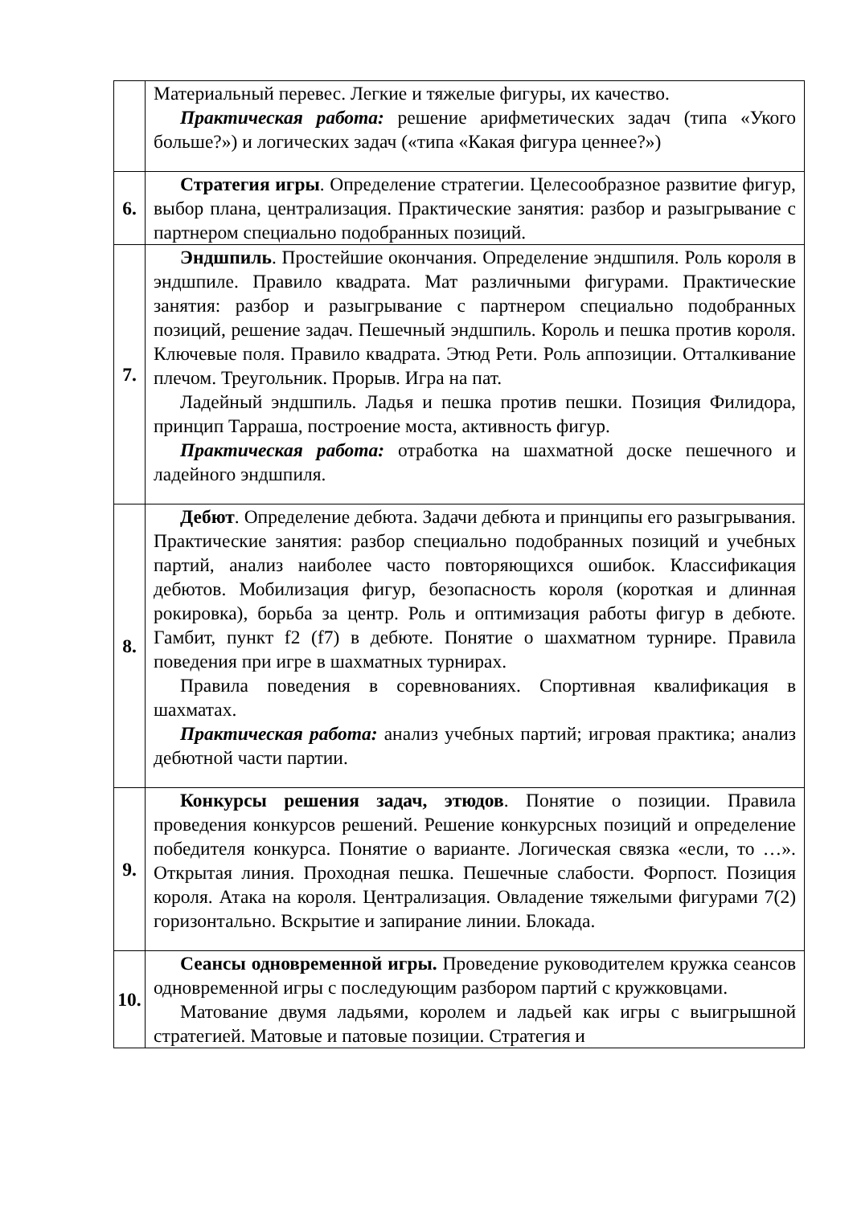| | Материальный перевес. Легкие и тяжелые фигуры, их качество. Практическая работа: решение арифметических задач (типа «Укого больше?») и логических задач («типа «Какая фигура ценнее?») |
| 6. | Стратегия игры . Определение стратегии. Целесообразное развитие фигур, выбор плана, централизация. Практические занятия: разбор и разыгрывание с партнером специально подобранных позиций. |
| 7. | Эндшпиль . Простейшие окончания. Определение эндшпиля. Роль короля в эндшпиле. Правило квадрата. Мат различными фигурами. Практические занятия: разбор и разыгрывание с партнером специально подобранных позиций, решение задач. Пешечный эндшпиль. Король и пешка против короля. Ключевые поля. Правило квадрата. Этюд Рети. Роль аппозиции. Отталкивание плечом. Треугольник. Прорыв. Игра на пат. Ладейный эндшпиль. Ладья и пешка против пешки. Позиция Филидора, принцип Тарраша, построение моста, активность фигур. Практическая работа: отработка на шахматной доске пешечного и ладейного эндшпиля. |
| 8. | Дебют . Определение дебюта. Задачи дебюта и принципы его разыгрывания. Практические занятия: разбор специально подобранных позиций и учебных партий, анализ наиболее часто повторяющихся ошибок. Классификация дебютов. Мобилизация фигур, безопасность короля (короткая и длинная рокировка), борьба за центр. Роль и оптимизация работы фигур в дебюте. Гамбит, пункт f2 (f7) в дебюте. Понятие о шахматном турнире. Правила поведения при игре в шахматных турнирах. Правила поведения в соревнованиях. Спортивная квалификация в шахматах. Практическая работа: анализ учебных партий; игровая практика; анализ дебютной части партии. |
| 9. | Конкурсы решения задач, этюдов . Понятие о позиции. Правила проведения конкурсов решений. Решение конкурсных позиций и определение победителя конкурса. Понятие о варианте. Логическая связка «если, то …». Открытая линия. Проходная пешка. Пешечные слабости. Форпост. Позиция короля. Атака на короля. Централизация. Овладение тяжелыми фигурами 7(2) горизонтально. Вскрытие и запирание линии. Блокада. |
| 10. | Сеансы одновременной игры. Проведение руководителем кружка сеансов одновременной игры с последующим разбором партий с кружковцами. Матование двумя ладьями, королем и ладьей как игры с выигрышной стратегией. Матовые и патовые позиции. Стратегия и |